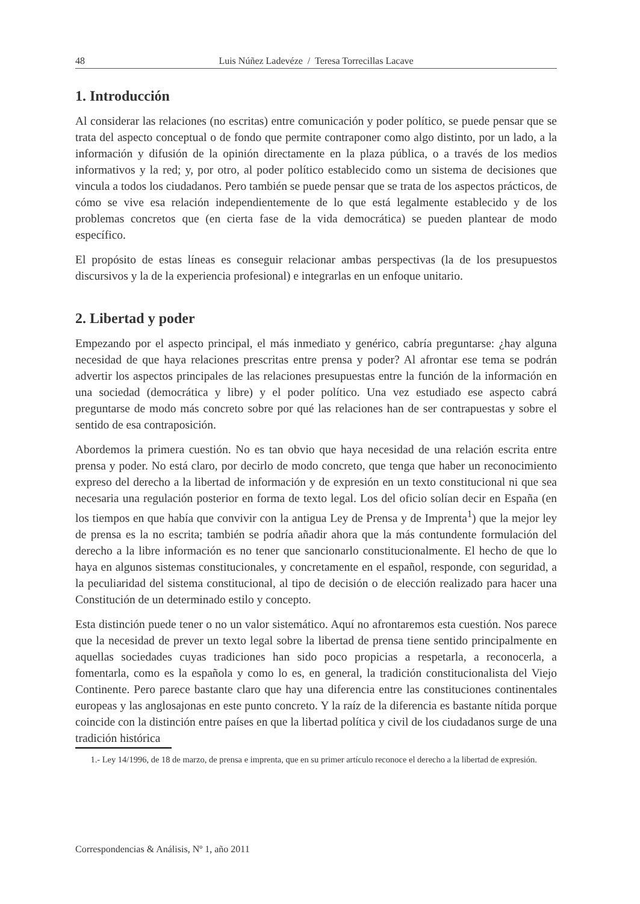48 Luis Núñez Ladevéze / Teresa Torrecillas Lacave
1. Introducción
Al considerar las relaciones (no escritas) entre comunicación y poder político, se puede pensar que se trata del aspecto conceptual o de fondo que permite contraponer como algo distinto, por un lado, a la información y difusión de la opinión directamente en la plaza pública, o a través de los medios informativos y la red; y, por otro, al poder político establecido como un sistema de decisiones que vincula a todos los ciudadanos. Pero también se puede pensar que se trata de los aspectos prácticos, de cómo se vive esa relación independientemente de lo que está legalmente establecido y de los problemas concretos que (en cierta fase de la vida democrática) se pueden plantear de modo específico.
El propósito de estas líneas es conseguir relacionar ambas perspectivas (la de los presupuestos discursivos y la de la experiencia profesional) e integrarlas en un enfoque unitario.
2. Libertad y poder
Empezando por el aspecto principal, el más inmediato y genérico, cabría preguntarse: ¿hay alguna necesidad de que haya relaciones prescritas entre prensa y poder? Al afrontar ese tema se podrán advertir los aspectos principales de las relaciones presupuestas entre la función de la información en una sociedad (democrática y libre) y el poder político. Una vez estudiado ese aspecto cabrá preguntarse de modo más concreto sobre por qué las relaciones han de ser contrapuestas y sobre el sentido de esa contraposición.
Abordemos la primera cuestión. No es tan obvio que haya necesidad de una relación escrita entre prensa y poder. No está claro, por decirlo de modo concreto, que tenga que haber un reconocimiento expreso del derecho a la libertad de información y de expresión en un texto constitucional ni que sea necesaria una regulación posterior en forma de texto legal. Los del oficio solían decir en España (en los tiempos en que había que convivir con la antigua Ley de Prensa y de Imprenta<sup>1</sup>) que la mejor ley de prensa es la no escrita; también se podría añadir ahora que la más contundente formulación del derecho a la libre información es no tener que sancionarlo constitucionalmente. El hecho de que lo haya en algunos sistemas constitucionales, y concretamente en el español, responde, con seguridad, a la peculiaridad del sistema constitucional, al tipo de decisión o de elección realizado para hacer una Constitución de un determinado estilo y concepto.
Esta distinción puede tener o no un valor sistemático. Aquí no afrontaremos esta cuestión. Nos parece que la necesidad de prever un texto legal sobre la libertad de prensa tiene sentido principalmente en aquellas sociedades cuyas tradiciones han sido poco propicias a respetarla, a reconocerla, a fomentarla, como es la española y como lo es, en general, la tradición constitucionalista del Viejo Continente. Pero parece bastante claro que hay una diferencia entre las constituciones continentales europeas y las anglosajonas en este punto concreto. Y la raíz de la diferencia es bastante nítida porque coincide con la distinción entre países en que la libertad política y civil de los ciudadanos surge de una tradición histórica
1.- Ley 14/1996, de 18 de marzo, de prensa e imprenta, que en su primer artículo reconoce el derecho a la libertad de expresión.
Correspondencias & Análisis, Nº 1, año 2011